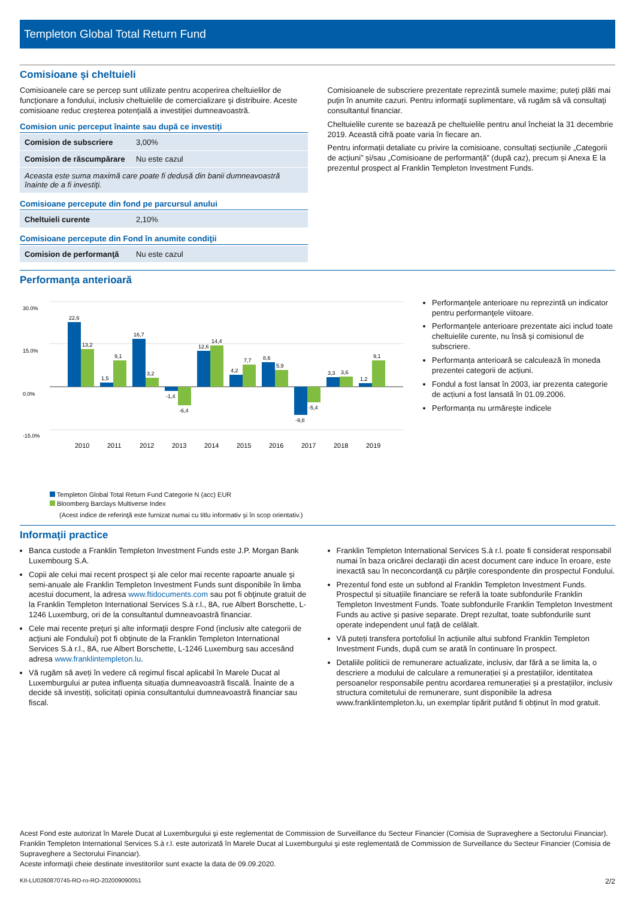Templeton Global Total Return Fund
Comisioane şi cheltuieli
Comisioanele care se percep sunt utilizate pentru acoperirea cheltuielilor de funcţionare a fondului, inclusiv cheltuielile de comercializare şi distribuire. Aceste comisioane reduc creşterea potenţială a investiţiei dumneavoastră.
Comision unic perceput înainte sau după ce investiţi
| Comision de subscriere | 3,00% |
| Comision de răscumpărare | Nu este cazul |
| Aceasta este suma maximă care poate fi dedusă din banii dumneavoastră înainte de a fi investiţi. | |
Comisioane percepute din fond pe parcursul anului
| Cheltuieli curente | 2,10% |
Comisioane percepute din Fond în anumite condiţii
| Comision de performanţă | Nu este cazul |
Comisioanele de subscriere prezentate reprezintă sumele maxime; puteţi plăti mai puţin în anumite cazuri. Pentru informaţii suplimentare, vă rugăm să vă consultaţi consultantul financiar.
Cheltuielile curente se bazează pe cheltuielile pentru anul încheiat la 31 decembrie 2019. Această cifră poate varia în fiecare an.
Pentru informații detaliate cu privire la comisioane, consultați secțiunile „Categorii de acțiuni” și/sau „Comisioane de performanță” (după caz), precum și Anexa E la prezentul prospect al Franklin Templeton Investment Funds.
Performanţa anterioară
30.0%
15.0%
0.0%
-15.0%
22,6
13,2
1,5
9,1
16,7
3,2
-1,4
-6,4
12,6
14,4
4,2
7,7
8,6
5,9
-9,8
-5,4
3,3
3,6
1,2
9,1
2010
2011
2012
2013
2014
2015
2016
2017
2018
2019
Templeton Global Total Return Fund Categorie N (acc) EUR
Bloomberg Barclays Multiverse Index
(Acest indice de referinţă este furnizat numai cu titlu informativ şi în scop orientativ.)
Performanţele anterioare nu reprezintă un indicator pentru performanţele viitoare.
Performanţele anterioare prezentate aici includ toate cheltuielile curente, nu însă şi comisionul de subscriere.
Performanța anterioară se calculează în moneda prezentei categorii de acțiuni.
Fondul a fost lansat în 2003, iar prezenta categorie de acțiuni a fost lansată în 01.09.2006.
Performanța nu urmărește indicele
Informaţii practice
Banca custode a Franklin Templeton Investment Funds este J.P. Morgan Bank Luxembourg S.A.
Copii ale celui mai recent prospect şi ale celor mai recente rapoarte anuale şi semi-anuale ale Franklin Templeton Investment Funds sunt disponibile în limba acestui document, la adresa www.ftidocuments.com sau pot fi obţinute gratuit de la Franklin Templeton International Services S.à r.l., 8A, rue Albert Borschette, L-1246 Luxemburg, ori de la consultantul dumneavoastră financiar.
Cele mai recente preţuri şi alte informaţii despre Fond (inclusiv alte categorii de acţiuni ale Fondului) pot fi obţinute de la Franklin Templeton International Services S.à r.l., 8A, rue Albert Borschette, L-1246 Luxemburg sau accesând adresa www.franklintempleton.lu.
Vă rugăm să aveți în vedere că regimul fiscal aplicabil în Marele Ducat al Luxemburgului ar putea influența situația dumneavoastră fiscală. Înainte de a decide să investiți, solicitați opinia consultantului dumneavoastră financiar sau fiscal.
Franklin Templeton International Services S.à r.l. poate fi considerat responsabil numai în baza oricărei declaraţii din acest document care induce în eroare, este inexactă sau în neconcordanţă cu părţile corespondente din prospectul Fondului.
Prezentul fond este un subfond al Franklin Templeton Investment Funds. Prospectul și situațiile financiare se referă la toate subfondurile Franklin Templeton Investment Funds. Toate subfondurile Franklin Templeton Investment Funds au active și pasive separate. Drept rezultat, toate subfondurile sunt operate independent unul față de celălalt.
Vă puteți transfera portofoliul în acțiunile altui subfond Franklin Templeton Investment Funds, după cum se arată în continuare în prospect.
Detaliile politicii de remunerare actualizate, inclusiv, dar fără a se limita la, o descriere a modului de calculare a remunerației și a prestațiilor, identitatea persoanelor responsabile pentru acordarea remunerației și a prestațiilor, inclusiv structura comitetului de remunerare, sunt disponibile la adresa www.franklintempleton.lu, un exemplar tipărit putând fi obținut în mod gratuit.
Acest Fond este autorizat în Marele Ducat al Luxemburgului şi este reglementat de Commission de Surveillance du Secteur Financier (Comisia de Supraveghere a Sectorului Financiar). Franklin Templeton International Services S.à r.l. este autorizată în Marele Ducat al Luxemburgului şi este reglementată de Commission de Surveillance du Secteur Financier (Comisia de Supraveghere a Sectorului Financiar).
Aceste informaţii cheie destinate investitorilor sunt exacte la data de 09.09.2020.
KII-LU0260870745-RO-ro-RO-202009090051 2/2